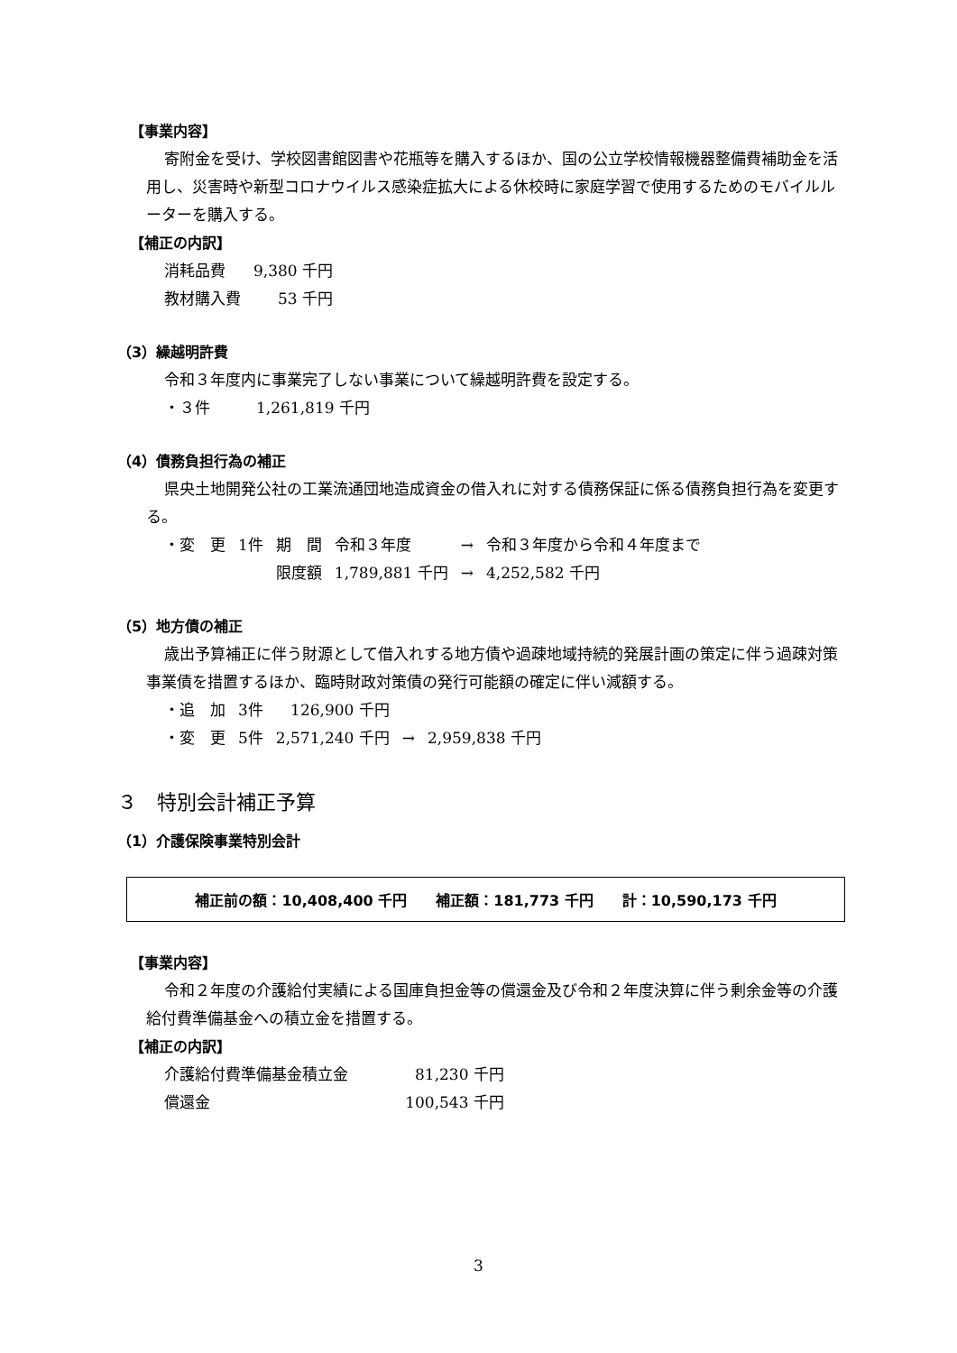【事業内容】
寄附金を受け、学校図書館図書や花瓶等を購入するほか、国の公立学校情報機器整備費補助金を活用し、災害時や新型コロナウイルス感染症拡大による休校時に家庭学習で使用するためのモバイルルーターを購入する。
【補正の内訳】
| 消耗品費 | 9,380 千円 |
| 教材購入費 | 53 千円 |
（3）繰越明許費
令和３年度内に事業完了しない事業について繰越明許費を設定する。
・３件　　　1,261,819 千円
（4）債務負担行為の補正
県央土地開発公社の工業流通団地造成資金の借入れに対する債務保証に係る債務負担行為を変更する。
| ・変 更 | 1件 | 期 間 | 令和３年度 | → | 令和３年度から令和４年度まで |
| | | 限度額 | 1,789,881 千円 | → | 4,252,582 千円 |
（5）地方債の補正
歳出予算補正に伴う財源として借入れする地方債や過疎地域持続的発展計画の策定に伴う過疎対策事業債を措置するほか、臨時財政対策債の発行可能額の確定に伴い減額する。
| ・追 加 | 3件 | 126,900 千円 | | |
| ・変 更 | 5件 | 2,571,240 千円 | → | 2,959,838 千円 |
３　特別会計補正予算
（1）介護保険事業特別会計
補正前の額：10,408,400 千円　　補正額：181,773 千円　　計：10,590,173 千円
【事業内容】
令和２年度の介護給付実績による国庫負担金等の償還金及び令和２年度決算に伴う剰余金等の介護給付費準備基金への積立金を措置する。
【補正の内訳】
| 介護給付費準備基金積立金 | 81,230 千円 |
| 償還金 | 100,543 千円 |
3